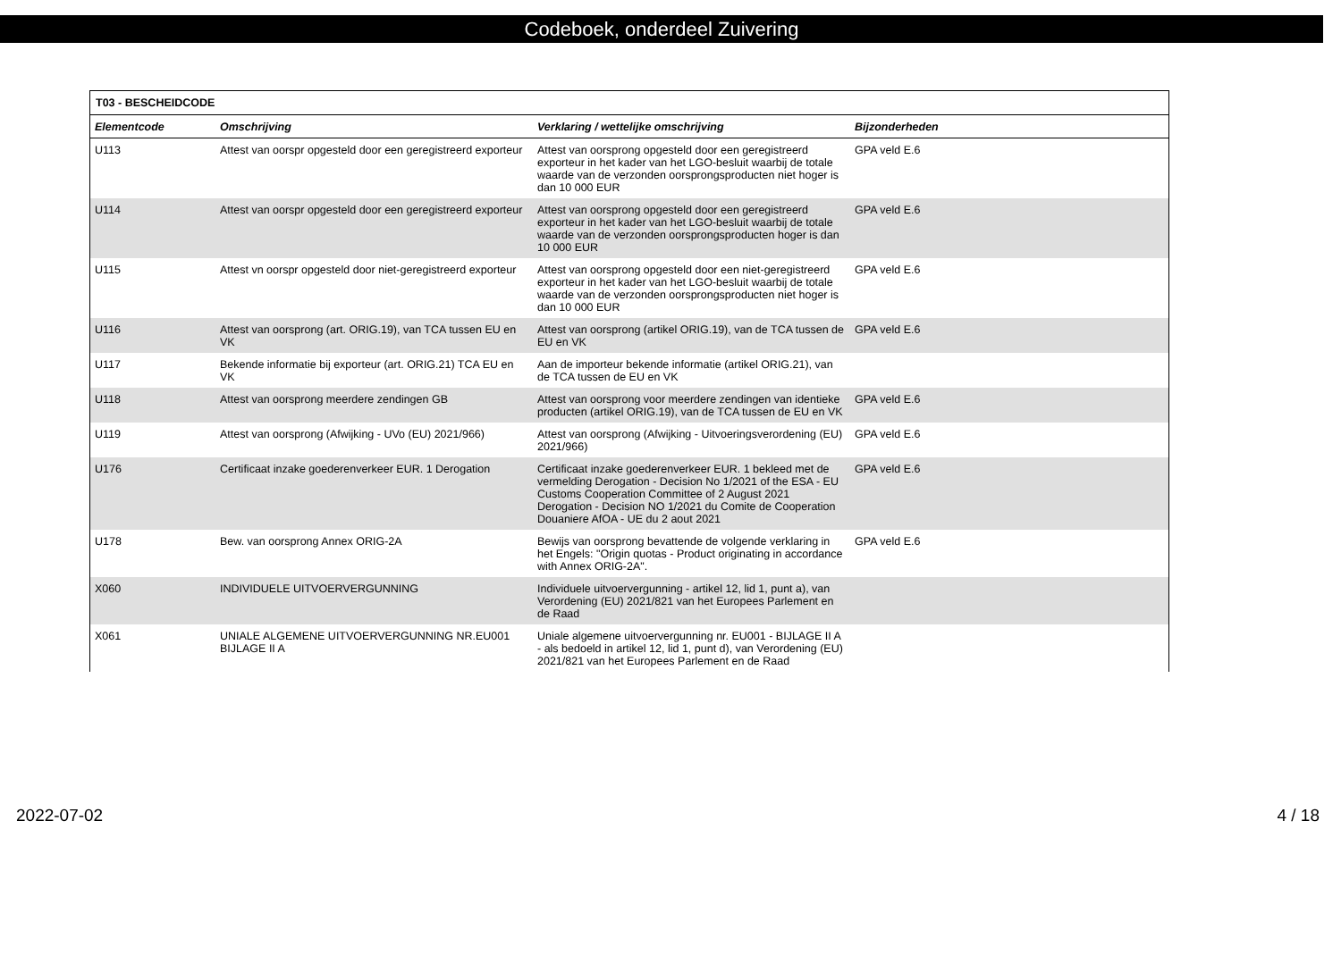Codeboek, onderdeel Zuivering
| T03 - BESCHEIDCODE | | | |
| --- | --- | --- | --- |
| Elementcode | Omschrijving | Verklaring / wettelijke omschrijving | Bijzonderheden |
| U113 | Attest van oorspr opgesteld door een geregistreerd exporteur | Attest van oorsprong opgesteld door een geregistreerd exporteur in het kader van het LGO-besluit waarbij de totale waarde van de verzonden oorsprongsproducten niet hoger is dan 10 000 EUR | GPA veld E.6 |
| U114 | Attest van oorspr opgesteld door een geregistreerd exporteur | Attest van oorsprong opgesteld door een geregistreerd exporteur in het kader van het LGO-besluit waarbij de totale waarde van de verzonden oorsprongsproducten hoger is dan 10 000 EUR | GPA veld E.6 |
| U115 | Attest vn oorspr opgesteld door niet-geregistreerd exporteur | Attest van oorsprong opgesteld door een niet-geregistreerd exporteur in het kader van het LGO-besluit waarbij de totale waarde van de verzonden oorsprongsproducten niet hoger is dan 10 000 EUR | GPA veld E.6 |
| U116 | Attest van oorsprong (art. ORIG.19), van TCA tussen EU en VK | Attest van oorsprong (artikel ORIG.19), van de TCA tussen de EU en VK | GPA veld E.6 |
| U117 | Bekende informatie bij exporteur (art. ORIG.21) TCA EU en VK | Aan de importeur bekende informatie (artikel ORIG.21), van de TCA tussen de EU en VK | |
| U118 | Attest van oorsprong meerdere zendingen GB | Attest van oorsprong voor meerdere zendingen van identieke producten (artikel ORIG.19), van de TCA tussen de EU en VK | GPA veld E.6 |
| U119 | Attest van oorsprong (Afwijking - UVo (EU) 2021/966) | Attest van oorsprong (Afwijking - Uitvoeringsverordening (EU) 2021/966) | GPA veld E.6 |
| U176 | Certificaat inzake goederenverkeer EUR. 1 Derogation | Certificaat inzake goederenverkeer EUR. 1 bekleed met de vermelding Derogation - Decision No 1/2021 of the ESA - EU Customs Cooperation Committee of 2 August 2021 Derogation - Decision NO 1/2021 du Comite de Cooperation Douaniere AfOA - UE du 2 aout 2021 | GPA veld E.6 |
| U178 | Bew. van oorsprong Annex ORIG-2A | Bewijs van oorsprong bevattende de volgende verklaring in het Engels: "Origin quotas - Product originating in accordance with Annex ORIG-2A". | GPA veld E.6 |
| X060 | INDIVIDUELE UITVOERVERGUNNING | Individuele uitvoervergunning - artikel 12, lid 1, punt a), van Verordening (EU) 2021/821 van het Europees Parlement en de Raad | |
| X061 | UNIALE ALGEMENE UITVOERVERGUNNING NR.EU001 BIJLAGE II A | Uniale algemene uitvoervergunning nr. EU001 - BIJLAGE II A - als bedoeld in artikel 12, lid 1, punt d), van Verordening (EU) 2021/821 van het Europees Parlement en de Raad | |
2022-07-02 4 / 18